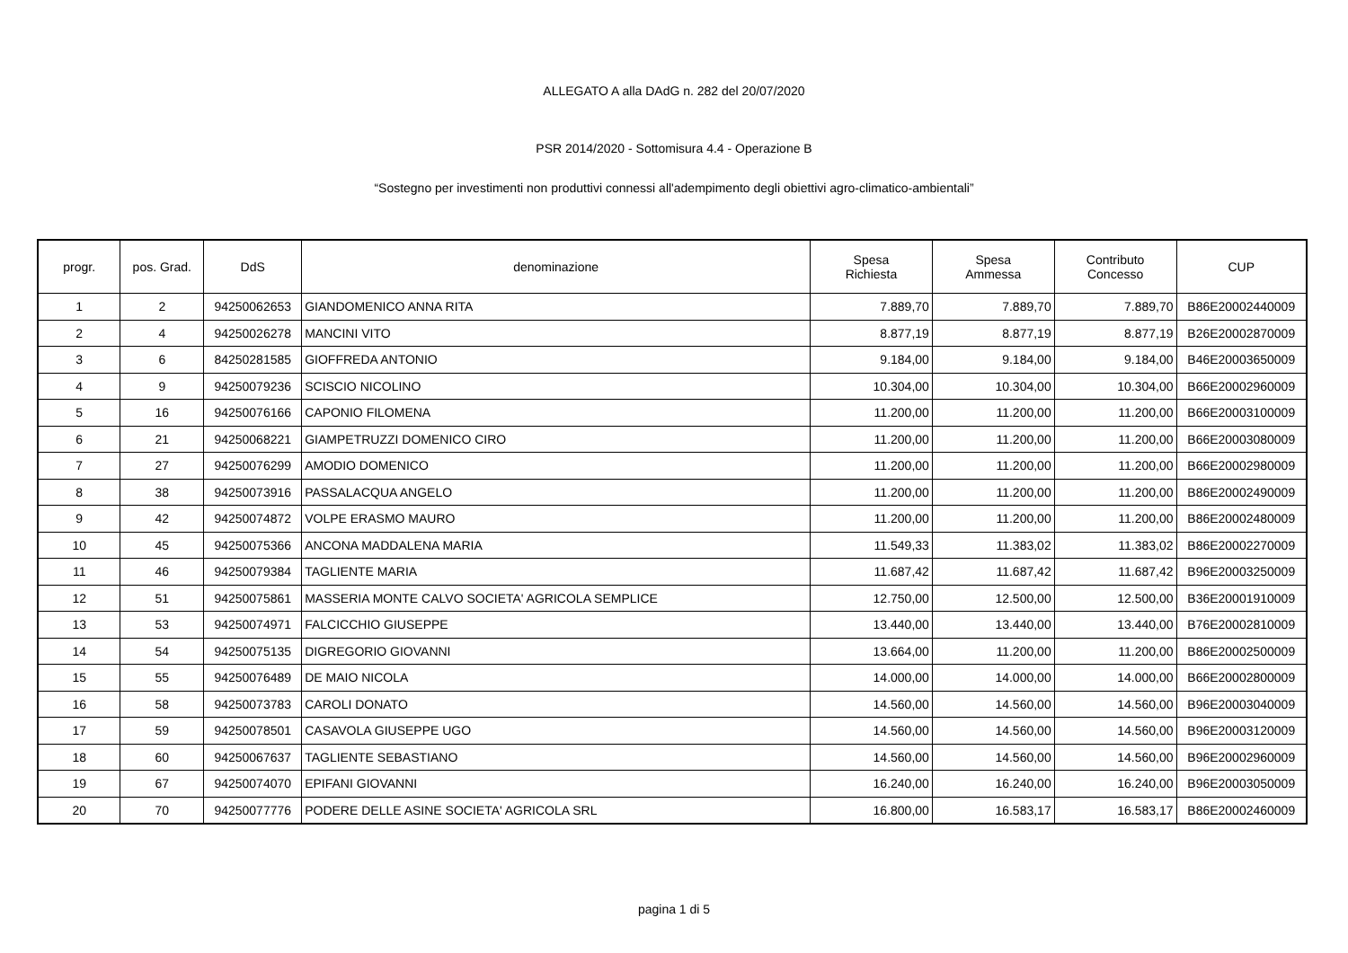ALLEGATO A alla DAdG n. 282 del 20/07/2020
PSR 2014/2020 - Sottomisura 4.4 - Operazione B
“Sostegno per investimenti non produttivi connessi all'adempimento degli obiettivi agro-climatico-ambientali”
| progr. | pos. Grad. | DdS | denominazione | Spesa Richiesta | Spesa Ammessa | Contributo Concesso | CUP |
| --- | --- | --- | --- | --- | --- | --- | --- |
| 1 | 2 | 94250062653 | GIANDOMENICO ANNA RITA | 7.889,70 | 7.889,70 | 7.889,70 | B86E20002440009 |
| 2 | 4 | 94250026278 | MANCINI VITO | 8.877,19 | 8.877,19 | 8.877,19 | B26E20002870009 |
| 3 | 6 | 84250281585 | GIOFFREDA ANTONIO | 9.184,00 | 9.184,00 | 9.184,00 | B46E20003650009 |
| 4 | 9 | 94250079236 | SCISCIO NICOLINO | 10.304,00 | 10.304,00 | 10.304,00 | B66E20002960009 |
| 5 | 16 | 94250076166 | CAPONIO FILOMENA | 11.200,00 | 11.200,00 | 11.200,00 | B66E20003100009 |
| 6 | 21 | 94250068221 | GIAMPETRUZZI DOMENICO CIRO | 11.200,00 | 11.200,00 | 11.200,00 | B66E20003080009 |
| 7 | 27 | 94250076299 | AMODIO DOMENICO | 11.200,00 | 11.200,00 | 11.200,00 | B66E20002980009 |
| 8 | 38 | 94250073916 | PASSALACQUA ANGELO | 11.200,00 | 11.200,00 | 11.200,00 | B86E20002490009 |
| 9 | 42 | 94250074872 | VOLPE ERASMO MAURO | 11.200,00 | 11.200,00 | 11.200,00 | B86E20002480009 |
| 10 | 45 | 94250075366 | ANCONA MADDALENA MARIA | 11.549,33 | 11.383,02 | 11.383,02 | B86E20002270009 |
| 11 | 46 | 94250079384 | TAGLIENTE MARIA | 11.687,42 | 11.687,42 | 11.687,42 | B96E20003250009 |
| 12 | 51 | 94250075861 | MASSERIA MONTE CALVO SOCIETA' AGRICOLA SEMPLICE | 12.750,00 | 12.500,00 | 12.500,00 | B36E20001910009 |
| 13 | 53 | 94250074971 | FALCICCHIO GIUSEPPE | 13.440,00 | 13.440,00 | 13.440,00 | B76E20002810009 |
| 14 | 54 | 94250075135 | DIGREGORIO GIOVANNI | 13.664,00 | 11.200,00 | 11.200,00 | B86E20002500009 |
| 15 | 55 | 94250076489 | DE MAIO NICOLA | 14.000,00 | 14.000,00 | 14.000,00 | B66E20002800009 |
| 16 | 58 | 94250073783 | CAROLI DONATO | 14.560,00 | 14.560,00 | 14.560,00 | B96E20003040009 |
| 17 | 59 | 94250078501 | CASAVOLA GIUSEPPE UGO | 14.560,00 | 14.560,00 | 14.560,00 | B96E20003120009 |
| 18 | 60 | 94250067637 | TAGLIENTE SEBASTIANO | 14.560,00 | 14.560,00 | 14.560,00 | B96E20002960009 |
| 19 | 67 | 94250074070 | EPIFANI GIOVANNI | 16.240,00 | 16.240,00 | 16.240,00 | B96E20003050009 |
| 20 | 70 | 94250077776 | PODERE DELLE ASINE SOCIETA' AGRICOLA SRL | 16.800,00 | 16.583,17 | 16.583,17 | B86E20002460009 |
pagina 1 di 5